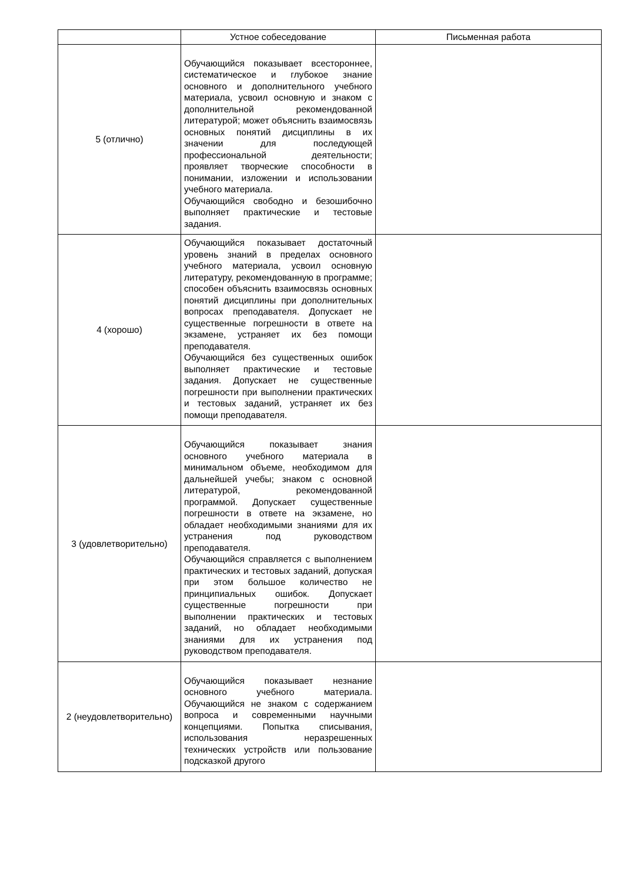| | Устное собеседование | Письменная работа |
| --- | --- | --- |
| 5 (отлично) | Обучающийся показывает всестороннее, систематическое и глубокое знание основного и дополнительного учебного материала, усвоил основную и знаком с дополнительной рекомендованной литературой; может объяснить взаимосвязь основных понятий дисциплины в их значении для последующей профессиональной деятельности; проявляет творческие способности в понимании, изложении и использовании учебного материала. Обучающийся свободно и безошибочно выполняет практические и тестовые задания. | |
| 4 (хорошо) | Обучающийся показывает достаточный уровень знаний в пределах основного учебного материала, усвоил основную литературу, рекомендованную в программе; способен объяснить взаимосвязь основных понятий дисциплины при дополнительных вопросах преподавателя. Допускает не существенные погрешности в ответе на экзамене, устраняет их без помощи преподавателя. Обучающийся без существенных ошибок выполняет практические и тестовые задания. Допускает не существенные погрешности при выполнении практических и тестовых заданий, устраняет их без помощи преподавателя. | |
| 3 (удовлетворительно) | Обучающийся показывает знания основного учебного материала в минимальном объеме, необходимом для дальнейшей учебы; знаком с основной литературой, рекомендованной программой. Допускает существенные погрешности в ответе на экзамене, но обладает необходимыми знаниями для их устранения под руководством преподавателя. Обучающийся справляется с выполнением практических и тестовых заданий, допуская при этом большое количество не принципиальных ошибок. Допускает существенные погрешности при выполнении практических и тестовых заданий, но обладает необходимыми знаниями для их устранения под руководством преподавателя. | |
| 2 (неудовлетворительно) | Обучающийся показывает незнание основного учебного материала. Обучающийся не знаком с содержанием вопроса и современными научными концепциями. Попытка списывания, использования неразрешенных технических устройств или пользование подсказкой другого | |